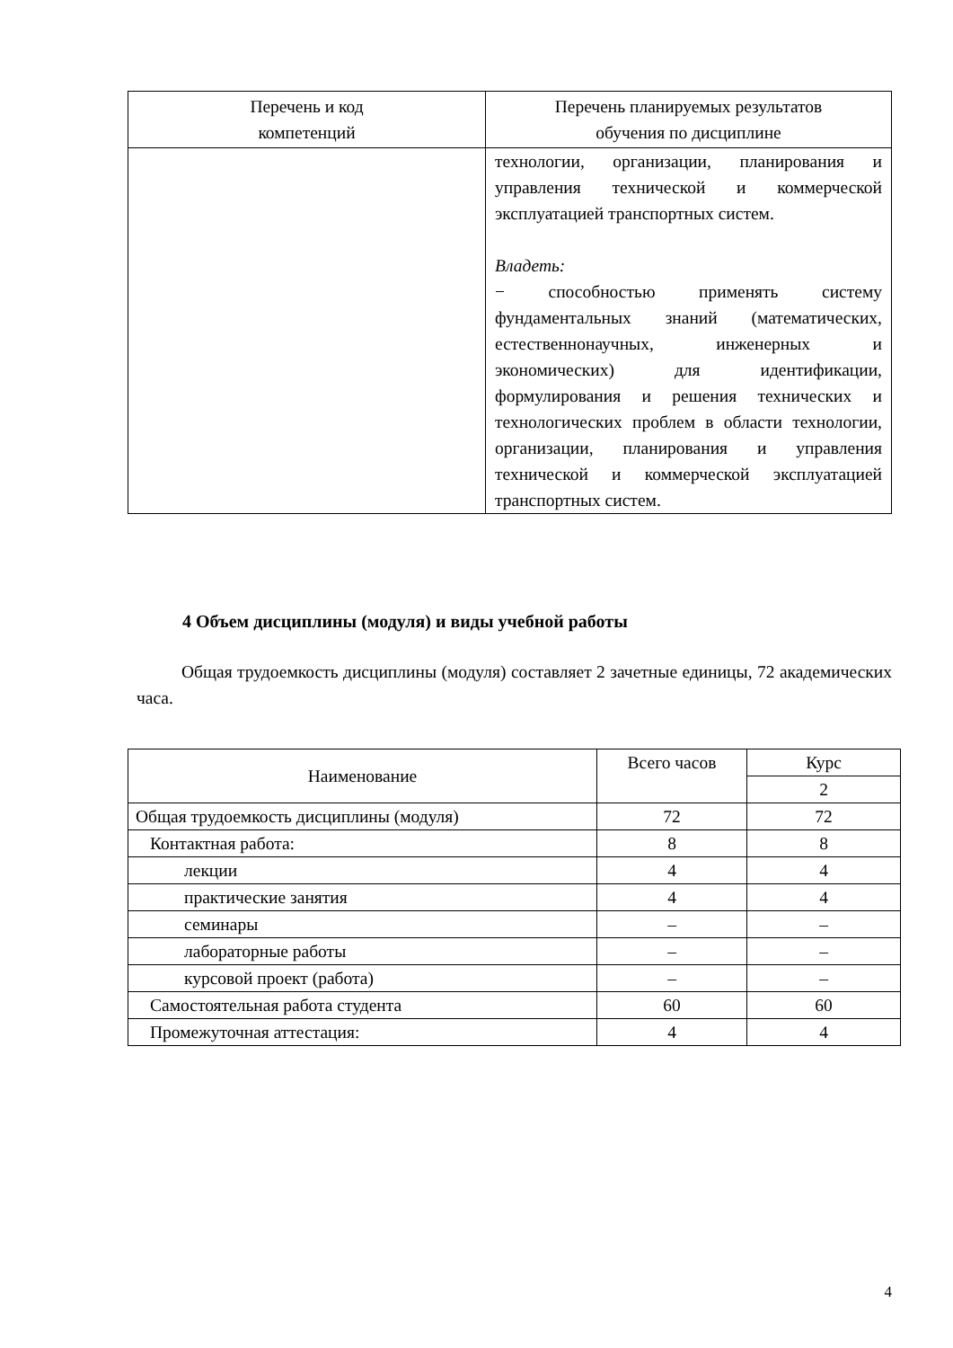| Перечень и код компетенций | Перечень планируемых результатов обучения по дисциплине |
| --- | --- |
| | технологии, организации, планирования и управления технической и коммерческой эксплуатацией транспортных систем. Владеть: − способностью применять систему фундаментальных знаний (математических, естественнонаучных, инженерных и экономических) для идентификации, формулирования и решения технических и технологических проблем в области технологии, организации, планирования и управления технической и коммерческой эксплуатацией транспортных систем. |
4 Объем дисциплины (модуля) и виды учебной работы
Общая трудоемкость дисциплины (модуля) составляет 2 зачетные единицы, 72 академических часа.
| Наименование | Всего часов | Курс |
| | | 2 |
| Общая трудоемкость дисциплины (модуля) | 72 | 72 |
| Контактная работа: | 8 | 8 |
| лекции | 4 | 4 |
| практические занятия | 4 | 4 |
| семинары | – | – |
| лабораторные работы | – | – |
| курсовой проект (работа) | – | – |
| Самостоятельная работа студента | 60 | 60 |
| Промежуточная аттестация: | 4 | 4 |
4